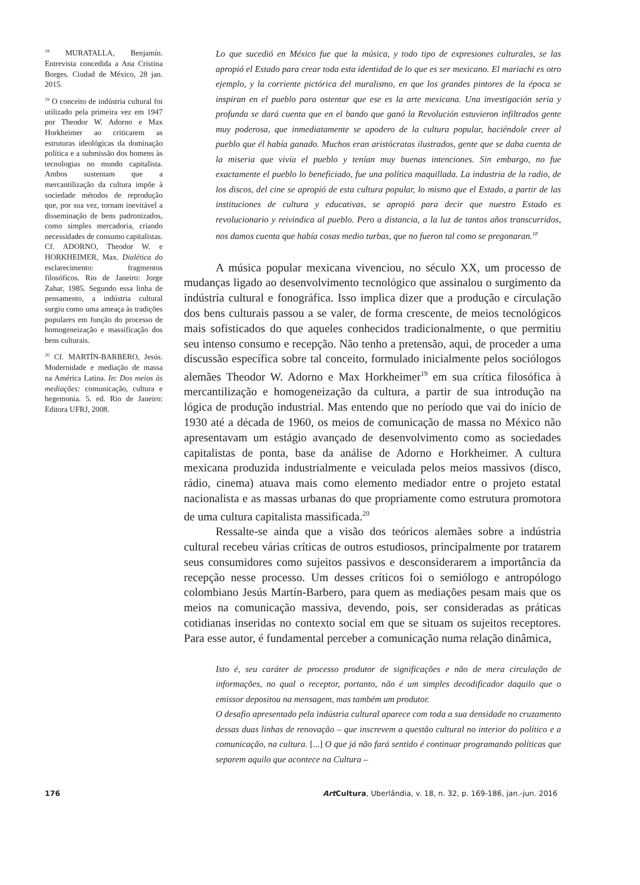<sup>18</sup> MURATALLA, Benjamín. Entrevista concedida a Ana Cristina Borges. Ciudad de México, 28 jan. 2015.
<sup>19</sup> O conceito de indústria cultural foi utilizado pela primeira vez em 1947 por Theodor W. Adorno e Max Horkheimer ao criticarem as estruturas ideológicas da dominação política e a submissão dos homens às tecnologias no mundo capitalista. Ambos sustentam que a mercantilização da cultura impõe à sociedade métodos de reprodução que, por sua vez, tornam inevitável a disseminação de bens padronizados, como simples mercadoria, criando necessidades de consumo capitalistas. Cf. ADORNO, Theodor W. e HORKHEIMER, Max. Dialética do esclarecimento: fragmentos filosóficos. Rio de Janeiro: Jorge Zahar, 1985. Segundo essa linha de pensamento, a indústria cultural surgiu como uma ameaça às tradições populares em função do processo de homogeneização e massificação dos bens culturais.
<sup>20</sup> Cf. MARTÍN-BARBERO, Jesús. Modernidade e mediação de massa na América Latina. In: Dos meios às mediações: comunicação, cultura e hegemonia. 5. ed. Rio de Janeiro: Editora UFRJ, 2008.
Lo que sucedió en México fue que la música, y todo tipo de expresiones culturales, se las apropió el Estado para crear toda esta identidad de lo que es ser mexicano. El mariachi es otro ejemplo, y la corriente pictórica del muralismo, en que los grandes pintores de la época se inspiran en el pueblo para ostentar que ese es la arte mexicana. Una investigación seria y profunda se dará cuenta que en el bando que ganó la Revolución estuvieron infiltrados gente muy poderosa, que inmediatamente se apodero de la cultura popular, haciéndole creer al pueblo que él había ganado. Muchos eran aristócratas ilustrados, gente que se daba cuenta de la miseria que vivía el pueblo y tenían muy buenas intenciones. Sin embargo, no fue exactamente el pueblo lo beneficiado, fue una política maquillada. La industria de la radio, de los discos, del cine se apropió de esta cultura popular, lo mismo que el Estado, a partir de las instituciones de cultura y educativas, se apropió para decir que nuestro Estado es revolucionario y reivindica al pueblo. Pero a distancia, a la luz de tantos años transcurridos, nos damos cuenta que había cosas medio turbas, que no fueron tal como se pregonaran.<sup>18</sup>
A música popular mexicana vivenciou, no século XX, um processo de mudanças ligado ao desenvolvimento tecnológico que assinalou o surgimento da indústria cultural e fonográfica. Isso implica dizer que a produção e circulação dos bens culturais passou a se valer, de forma crescente, de meios tecnológicos mais sofisticados do que aqueles conhecidos tradicionalmente, o que permitiu seu intenso consumo e recepção. Não tenho a pretensão, aqui, de proceder a uma discussão específica sobre tal conceito, formulado inicialmente pelos sociólogos alemães Theodor W. Adorno e Max Horkheimer<sup>19</sup> em sua crítica filosófica à mercantilização e homogeneização da cultura, a partir de sua introdução na lógica de produção industrial. Mas entendo que no período que vai do início de 1930 até a década de 1960, os meios de comunicação de massa no México não apresentavam um estágio avançado de desenvolvimento como as sociedades capitalistas de ponta, base da análise de Adorno e Horkheimer. A cultura mexicana produzida industrialmente e veiculada pelos meios massivos (disco, rádio, cinema) atuava mais como elemento mediador entre o projeto estatal nacionalista e as massas urbanas do que propriamente como estrutura promotora de uma cultura capitalista massificada.<sup>20</sup>
Ressalte-se ainda que a visão dos teóricos alemães sobre a indústria cultural recebeu várias críticas de outros estudiosos, principalmente por tratarem seus consumidores como sujeitos passivos e desconsiderarem a importância da recepção nesse processo. Um desses críticos foi o semiólogo e antropólogo colombiano Jesús Martín-Barbero, para quem as mediações pesam mais que os meios na comunicação massiva, devendo, pois, ser consideradas as práticas cotidianas inseridas no contexto social em que se situam os sujeitos receptores. Para esse autor, é fundamental perceber a comunicação numa relação dinâmica,
Isto é, seu caráter de processo produtor de significações e não de mera circulação de informações, no qual o receptor, portanto, não é um simples decodificador daquilo que o emissor depositou na mensagem, mas também um produtor.
O desafio apresentado pela indústria cultural aparece com toda a sua densidade no cruzamento dessas duas linhas de renovação – que inscrevem a questão cultural no interior do político e a comunicação, na cultura. [...] O que já não fará sentido é continuar programando políticas que separem aquilo que acontece na Cultura –
176 Art Cultura, Uberlândia, v. 18, n. 32, p. 169-186, jan.-jun. 2016